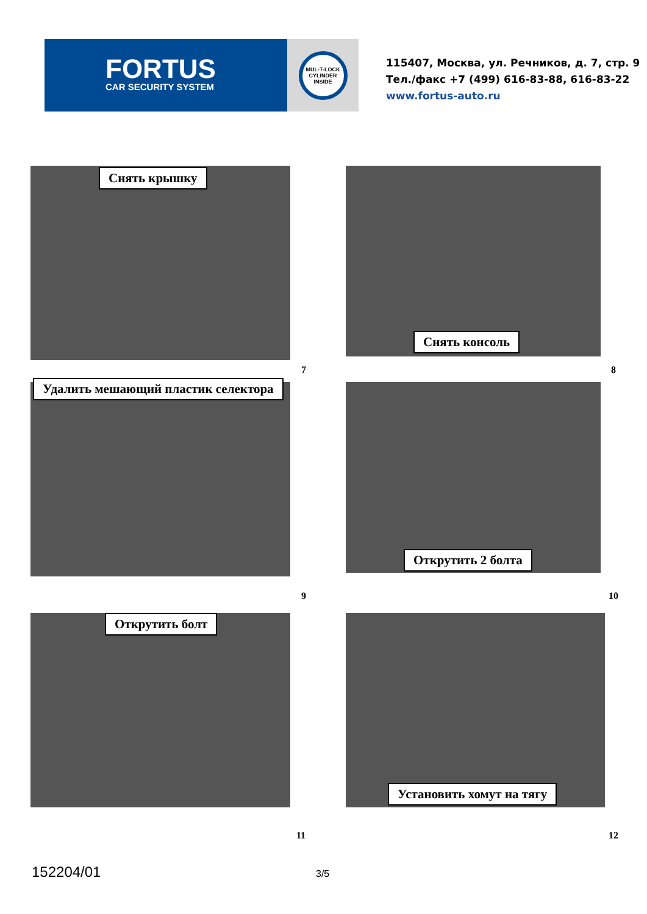FORTUS
CAR SECURITY SYSTEM
MUL-T-LOCK CYLINDER INSIDE
115407, Москва, ул. Речников, д. 7, стр. 9
Тел./факс +7 (499) 616-83-88, 616-83-22
www.fortus-auto.ru
Снять крышку
Снять консоль
7 8
Удалить мешающий пластик селектора
Открутить 2 болта
9 10
Открутить болт
Установить хомут на тягу
11 12
152204/01 3/5